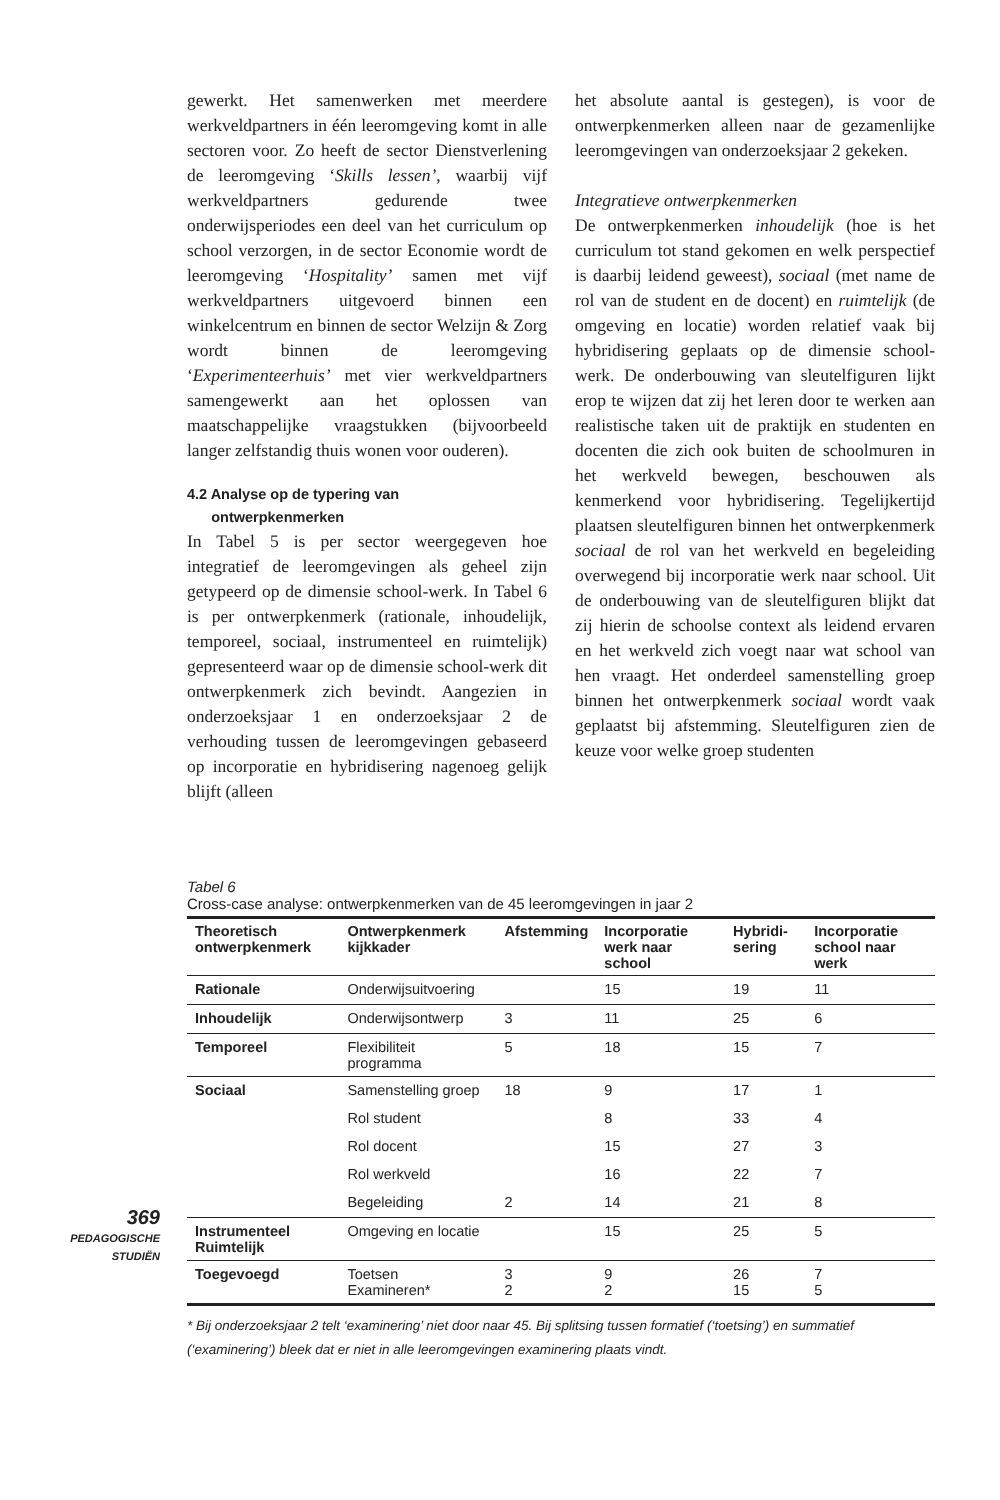gewerkt. Het samenwerken met meerdere werkveldpartners in één leeromgeving komt in alle sectoren voor. Zo heeft de sector Dienstverlening de leeromgeving ‘Skills lessen’, waarbij vijf werkveldpartners gedurende twee onderwijsperiodes een deel van het curriculum op school verzorgen, in de sector Economie wordt de leeromgeving ‘Hospitality’ samen met vijf werkveldpartners uitgevoerd binnen een winkelcentrum en binnen de sector Welzijn & Zorg wordt binnen de leeromgeving ‘Experimenteerhuis’ met vier werkveldpartners samengewerkt aan het oplossen van maatschappelijke vraagstukken (bijvoorbeeld langer zelfstandig thuis wonen voor ouderen).
4.2 Analyse op de typering van
ontwerpkenmerken
In Tabel 5 is per sector weergegeven hoe integratief de leeromgevingen als geheel zijn getypeerd op de dimensie school-werk. In Tabel 6 is per ontwerpkenmerk (rationale, inhoudelijk, temporeel, sociaal, instrumenteel en ruimtelijk) gepresenteerd waar op de dimensie school-werk dit ontwerpkenmerk zich bevindt. Aangezien in onderzoeksjaar 1 en onderzoeksjaar 2 de verhouding tussen de leeromgevingen gebaseerd op incorporatie en hybridisering nagenoeg gelijk blijft (alleen
het absolute aantal is gestegen), is voor de ontwerpkenmerken alleen naar de gezamenlijke leeromgevingen van onderzoeksjaar 2 gekeken.
Integratieve ontwerpkenmerken
De ontwerpkenmerken inhoudelijk (hoe is het curriculum tot stand gekomen en welk perspectief is daarbij leidend geweest), sociaal (met name de rol van de student en de docent) en ruimtelijk (de omgeving en locatie) worden relatief vaak bij hybridisering geplaats op de dimensie school-werk. De onderbouwing van sleutelfiguren lijkt erop te wijzen dat zij het leren door te werken aan realistische taken uit de praktijk en studenten en docenten die zich ook buiten de schoolmuren in het werkveld bewegen, beschouwen als kenmerkend voor hybridisering. Tegelijkertijd plaatsen sleutelfiguren binnen het ontwerpkenmerk sociaal de rol van het werkveld en begeleiding overwegend bij incorporatie werk naar school. Uit de onderbouwing van de sleutelfiguren blijkt dat zij hierin de schoolse context als leidend ervaren en het werkveld zich voegt naar wat school van hen vraagt. Het onderdeel samenstelling groep binnen het ontwerpkenmerk sociaal wordt vaak geplaatst bij afstemming. Sleutelfiguren zien de keuze voor welke groep studenten
Tabel 6
Cross-case analyse: ontwerpkenmerken van de 45 leeromgevingen in jaar 2
| Theoretisch ontwerpkenmerk | Ontwerpkenmerk kijkkader | Afstemming | Incorporatie werk naar school | Hybridi-sering | Incorporatie school naar werk |
| --- | --- | --- | --- | --- | --- |
| Rationale | Onderwijsuitvoering | | 15 | 19 | 11 |
| Inhoudelijk | Onderwijsontwerp | 3 | 11 | 25 | 6 |
| Temporeel | Flexibiliteit programma | 5 | 18 | 15 | 7 |
| Sociaal | Samenstelling groep | 18 | 9 | 17 | 1 |
| | Rol student | | 8 | 33 | 4 |
| | Rol docent | | 15 | 27 | 3 |
| | Rol werkveld | | 16 | 22 | 7 |
| | Begeleiding | 2 | 14 | 21 | 8 |
| Instrumenteel Ruimtelijk | Omgeving en locatie | | 15 | 25 | 5 |
| Toegevoegd | Toetsen Examineren* | 3 2 | 9 2 | 26 15 | 7 5 |
* Bij onderzoeksjaar 2 telt ‘examinering’ niet door naar 45. Bij splitsing tussen formatief (‘toetsing’) en summatief (‘examinering’) bleek dat er niet in alle leeromgevingen examinering plaats vindt.
369
PEDAGOGISCHE
STUDIËN